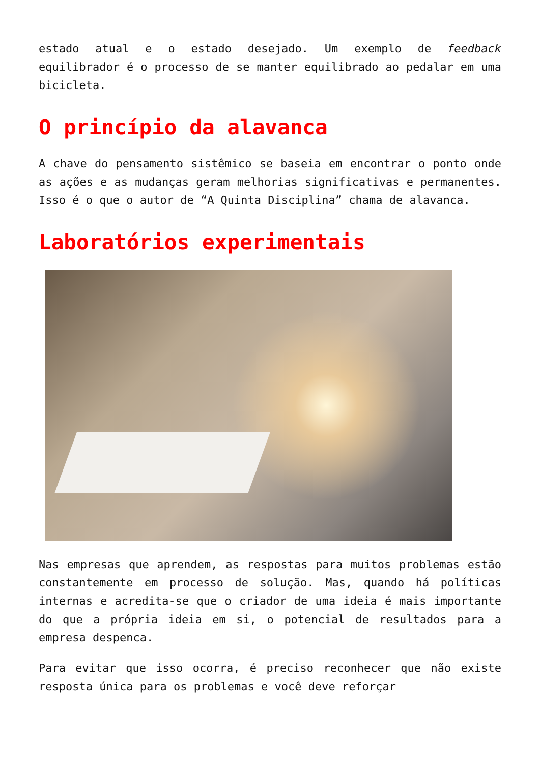estado atual e o estado desejado. Um exemplo de feedback equilibrador é o processo de se manter equilibrado ao pedalar em uma bicicleta.
O princípio da alavanca
A chave do pensamento sistêmico se baseia em encontrar o ponto onde as ações e as mudanças geram melhorias significativas e permanentes. Isso é o que o autor de “A Quinta Disciplina” chama de alavanca.
Laboratórios experimentais
Nas empresas que aprendem, as respostas para muitos problemas estão constantemente em processo de solução. Mas, quando há políticas internas e acredita-se que o criador de uma ideia é mais importante do que a própria ideia em si, o potencial de resultados para a empresa despenca.
Para evitar que isso ocorra, é preciso reconhecer que não existe resposta única para os problemas e você deve reforçar